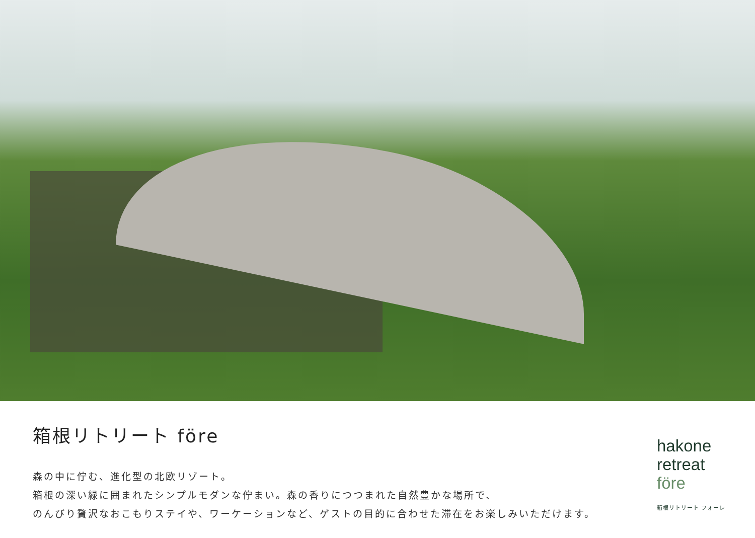箱根リトリート före
森の中に佇む、進化型の北欧リゾート。
箱根の深い緑に囲まれたシンプルモダンな佇まい。森の香りにつつまれた自然豊かな場所で、
のんびり贅沢なおこもりステイや、ワーケーションなど、ゲストの目的に合わせた滞在をお楽しみいただけます。
hakone
retreat
före
箱根リトリート フォーレ